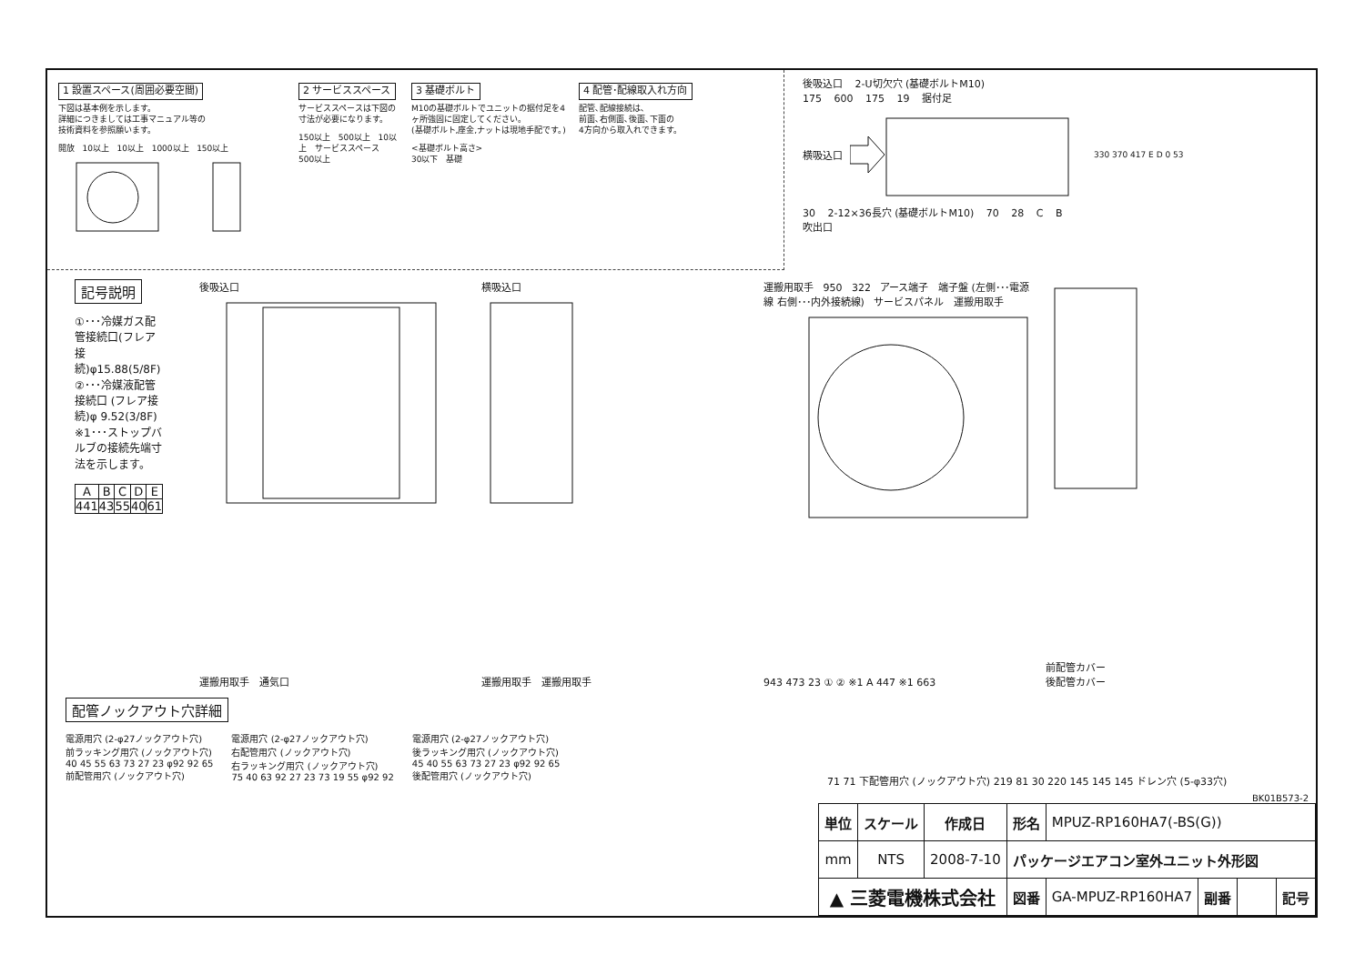1 設置スペース(周囲必要空間)
下図は基本例を示します。
詳細につきましては工事マニュアル等の
技術資料を参照願います。
開放 10以上 10以上 1000以上 150以上
2 サービススペース
サービススペースは下図の寸法が必要になります。
150以上 500以上 10以上 サービススペース 500以上
3 基礎ボルト
M10の基礎ボルトでユニットの据付足を4ヶ所強固に固定してください。
(基礎ボルト,座金,ナットは現地手配です。)
<基礎ボルト高さ>
30以下 基礎
4 配管･配線取入れ方向
配管､配線接続は､
前面､右側面､後面､下面の
4方向から取入れできます。
後吸込口 2-U切欠穴 (基礎ボルトM10)
175 600 175 19 据付足
横吸込口 330 370 417 E D 0 53
30 2-12×36長穴 (基礎ボルトM10) 70 28 C B
吹出口
記号説明
①･･･冷媒ガス配管接続口(フレア接続)φ15.88(5/8F)
②･･･冷媒液配管接続口 (フレア接続)φ 9.52(3/8F)
※1･･･ストップバルブの接続先端寸法を示します。
| A | B | C | D | E |
| --- | --- | --- | --- | --- |
| 441 | 43 | 55 | 40 | 61 |
後吸込口
運搬用取手 通気口
横吸込口
運搬用取手 運搬用取手
運搬用取手 950 322 アース端子 端子盤 (左側･･･電源線 右側･･･内外接続線) サービスパネル 運搬用取手
943 473 23 ① ② ※1 A 447 ※1 663
前配管カバー
後配管カバー
配管ノックアウト穴詳細
電源用穴 (2-φ27ノックアウト穴)
前ラッキング用穴 (ノックアウト穴)
40 45 55 63 73 27 23 φ92 92 65
前配管用穴 (ノックアウト穴)
電源用穴 (2-φ27ノックアウト穴)
右配管用穴 (ノックアウト穴)
右ラッキング用穴 (ノックアウト穴)
75 40 63 92 27 23 73 19 55 φ92 92
電源用穴 (2-φ27ノックアウト穴)
後ラッキング用穴 (ノックアウト穴)
45 40 55 63 73 27 23 φ92 92 65
後配管用穴 (ノックアウト穴)
71 71 下配管用穴 (ノックアウト穴) 219 81 30 220 145 145 145 ドレン穴 (5-φ33穴)
BK01B573-2
| 単位 | スケール | 作成日 | 形名 | MPUZ-RP160HA7(-BS(G)) | | | |
| mm | NTS | 2008-7-10 | パッケージエアコン室外ユニット外形図 | | | | |
| ▲ 三菱電機株式会社 | | | 図番 | GA-MPUZ-RP160HA7 | 副番 | | 記号 |